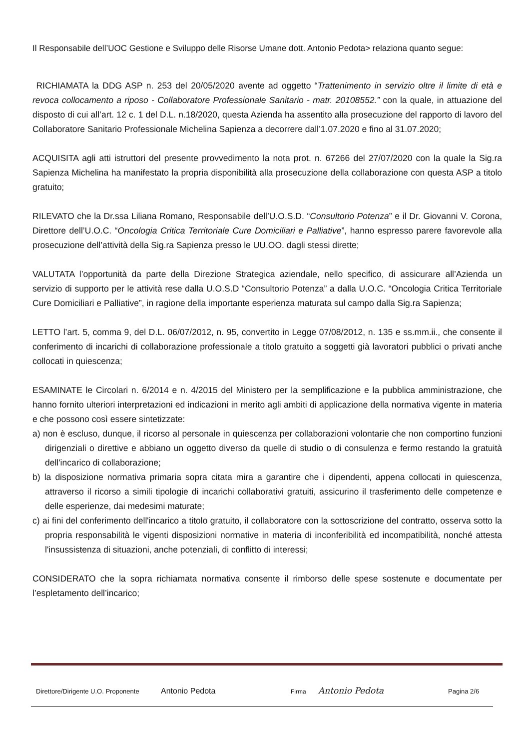Il Responsabile dell’UOC Gestione e Sviluppo delle Risorse Umane dott. Antonio Pedota> relaziona quanto segue:
RICHIAMATA la DDG ASP n. 253 del 20/05/2020 avente ad oggetto “Trattenimento in servizio oltre il limite di età e revoca collocamento a riposo - Collaboratore Professionale Sanitario - matr. 20108552.” con la quale, in attuazione del disposto di cui all’art. 12 c. 1 del D.L. n.18/2020, questa Azienda ha assentito alla prosecuzione del rapporto di lavoro del Collaboratore Sanitario Professionale Michelina Sapienza a decorrere dall’1.07.2020 e fino al 31.07.2020;
ACQUISITA agli atti istruttori del presente provvedimento la nota prot. n. 67266 del 27/07/2020 con la quale la Sig.ra Sapienza Michelina ha manifestato la propria disponibilità alla prosecuzione della collaborazione con questa ASP a titolo gratuito;
RILEVATO che la Dr.ssa Liliana Romano, Responsabile dell’U.O.S.D. “Consultorio Potenza” e il Dr. Giovanni V. Corona, Direttore dell’U.O.C. “Oncologia Critica Territoriale Cure Domiciliari e Palliative”, hanno espresso parere favorevole alla prosecuzione dell’attività della Sig.ra Sapienza presso le UU.OO. dagli stessi dirette;
VALUTATA l’opportunità da parte della Direzione Strategica aziendale, nello specifico, di assicurare all’Azienda un servizio di supporto per le attività rese dalla U.O.S.D “Consultorio Potenza” a dalla U.O.C. “Oncologia Critica Territoriale Cure Domiciliari e Palliative”, in ragione della importante esperienza maturata sul campo dalla Sig.ra Sapienza;
LETTO l’art. 5, comma 9, del D.L. 06/07/2012, n. 95, convertito in Legge 07/08/2012, n. 135 e ss.mm.ii., che consente il conferimento di incarichi di collaborazione professionale a titolo gratuito a soggetti già lavoratori pubblici o privati anche collocati in quiescenza;
ESAMINATE le Circolari n. 6/2014 e n. 4/2015 del Ministero per la semplificazione e la pubblica amministrazione, che hanno fornito ulteriori interpretazioni ed indicazioni in merito agli ambiti di applicazione della normativa vigente in materia e che possono così essere sintetizzate:
a) non è escluso, dunque, il ricorso al personale in quiescenza per collaborazioni volontarie che non comportino funzioni dirigenziali o direttive e abbiano un oggetto diverso da quelle di studio o di consulenza e fermo restando la gratuità dell'incarico di collaborazione;
b) la disposizione normativa primaria sopra citata mira a garantire che i dipendenti, appena collocati in quiescenza, attraverso il ricorso a simili tipologie di incarichi collaborativi gratuiti, assicurino il trasferimento delle competenze e delle esperienze, dai medesimi maturate;
c) ai fini del conferimento dell'incarico a titolo gratuito, il collaboratore con la sottoscrizione del contratto, osserva sotto la propria responsabilità le vigenti disposizioni normative in materia di inconferibilità ed incompatibilità, nonché attesta l'insussistenza di situazioni, anche potenziali, di conflitto di interessi;
CONSIDERATO che la sopra richiamata normativa consente il rimborso delle spese sostenute e documentate per l’espletamento dell’incarico;
Direttore/Dirigente U.O. Proponente Antonio Pedota Firma Antonio Pedota Pagina 2/6